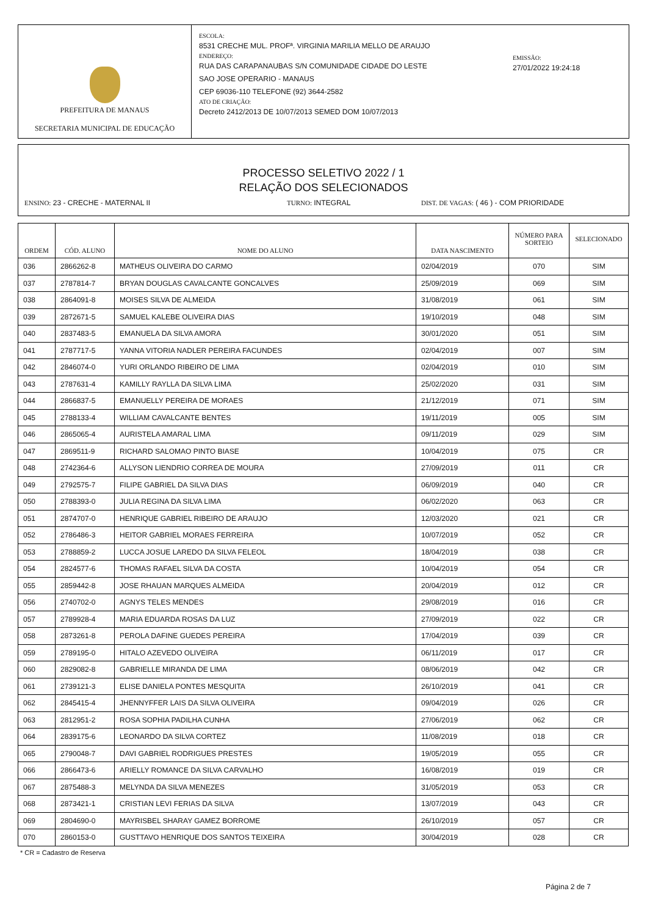PREFEITURA DE MANAUS
SECRETARIA MUNICIPAL DE EDUCAÇÃO
ESCOLA:
8531 CRECHE MUL. PROFª. VIRGINIA MARILIA MELLO DE ARAUJO
ENDEREÇO:
RUA DAS CARAPANAUBAS S/N COMUNIDADE CIDADE DO LESTE
SAO JOSE OPERARIO - MANAUS
CEP 69036-110 TELEFONE (92) 3644-2582
ATO DE CRIAÇÃO:
Decreto 2412/2013 DE 10/07/2013 SEMED DOM 10/07/2013
EMISSÃO:
27/01/2022 19:24:18
PROCESSO SELETIVO 2022 / 1
RELAÇÃO DOS SELECIONADOS
ENSINO: 23 - CRECHE - MATERNAL II TURNO: INTEGRAL DIST. DE VAGAS: ( 46 ) - COM PRIORIDADE
| ORDEM | CÓD. ALUNO | NOME DO ALUNO | DATA NASCIMENTO | NÚMERO PARA SORTEIO | SELECIONADO |
| --- | --- | --- | --- | --- | --- |
| 036 | 2866262-8 | MATHEUS OLIVEIRA DO CARMO | 02/04/2019 | 070 | SIM |
| 037 | 2787814-7 | BRYAN DOUGLAS CAVALCANTE GONCALVES | 25/09/2019 | 069 | SIM |
| 038 | 2864091-8 | MOISES SILVA DE ALMEIDA | 31/08/2019 | 061 | SIM |
| 039 | 2872671-5 | SAMUEL KALEBE OLIVEIRA DIAS | 19/10/2019 | 048 | SIM |
| 040 | 2837483-5 | EMANUELA DA SILVA AMORA | 30/01/2020 | 051 | SIM |
| 041 | 2787717-5 | YANNA VITORIA NADLER PEREIRA FACUNDES | 02/04/2019 | 007 | SIM |
| 042 | 2846074-0 | YURI ORLANDO RIBEIRO DE LIMA | 02/04/2019 | 010 | SIM |
| 043 | 2787631-4 | KAMILLY RAYLLA DA SILVA LIMA | 25/02/2020 | 031 | SIM |
| 044 | 2866837-5 | EMANUELLY PEREIRA DE MORAES | 21/12/2019 | 071 | SIM |
| 045 | 2788133-4 | WILLIAM CAVALCANTE BENTES | 19/11/2019 | 005 | SIM |
| 046 | 2865065-4 | AURISTELA AMARAL LIMA | 09/11/2019 | 029 | SIM |
| 047 | 2869511-9 | RICHARD SALOMAO PINTO BIASE | 10/04/2019 | 075 | CR |
| 048 | 2742364-6 | ALLYSON LIENDRIO CORREA DE MOURA | 27/09/2019 | 011 | CR |
| 049 | 2792575-7 | FILIPE GABRIEL DA SILVA DIAS | 06/09/2019 | 040 | CR |
| 050 | 2788393-0 | JULIA REGINA DA SILVA LIMA | 06/02/2020 | 063 | CR |
| 051 | 2874707-0 | HENRIQUE GABRIEL RIBEIRO DE ARAUJO | 12/03/2020 | 021 | CR |
| 052 | 2786486-3 | HEITOR GABRIEL MORAES FERREIRA | 10/07/2019 | 052 | CR |
| 053 | 2788859-2 | LUCCA JOSUE LAREDO DA SILVA FELEOL | 18/04/2019 | 038 | CR |
| 054 | 2824577-6 | THOMAS RAFAEL SILVA DA COSTA | 10/04/2019 | 054 | CR |
| 055 | 2859442-8 | JOSE RHAUAN MARQUES ALMEIDA | 20/04/2019 | 012 | CR |
| 056 | 2740702-0 | AGNYS TELES MENDES | 29/08/2019 | 016 | CR |
| 057 | 2789928-4 | MARIA EDUARDA ROSAS DA LUZ | 27/09/2019 | 022 | CR |
| 058 | 2873261-8 | PEROLA DAFINE GUEDES PEREIRA | 17/04/2019 | 039 | CR |
| 059 | 2789195-0 | HITALO AZEVEDO OLIVEIRA | 06/11/2019 | 017 | CR |
| 060 | 2829082-8 | GABRIELLE MIRANDA DE LIMA | 08/06/2019 | 042 | CR |
| 061 | 2739121-3 | ELISE DANIELA PONTES MESQUITA | 26/10/2019 | 041 | CR |
| 062 | 2845415-4 | JHENNYFFER LAIS DA SILVA OLIVEIRA | 09/04/2019 | 026 | CR |
| 063 | 2812951-2 | ROSA SOPHIA PADILHA CUNHA | 27/06/2019 | 062 | CR |
| 064 | 2839175-6 | LEONARDO DA SILVA CORTEZ | 11/08/2019 | 018 | CR |
| 065 | 2790048-7 | DAVI GABRIEL RODRIGUES PRESTES | 19/05/2019 | 055 | CR |
| 066 | 2866473-6 | ARIELLY ROMANCE DA SILVA CARVALHO | 16/08/2019 | 019 | CR |
| 067 | 2875488-3 | MELYNDA DA SILVA MENEZES | 31/05/2019 | 053 | CR |
| 068 | 2873421-1 | CRISTIAN LEVI FERIAS DA SILVA | 13/07/2019 | 043 | CR |
| 069 | 2804690-0 | MAYRISBEL SHARAY GAMEZ BORROME | 26/10/2019 | 057 | CR |
| 070 | 2860153-0 | GUSTTAVO HENRIQUE DOS SANTOS TEIXEIRA | 30/04/2019 | 028 | CR |
* CR = Cadastro de Reserva
Página 2 de 7